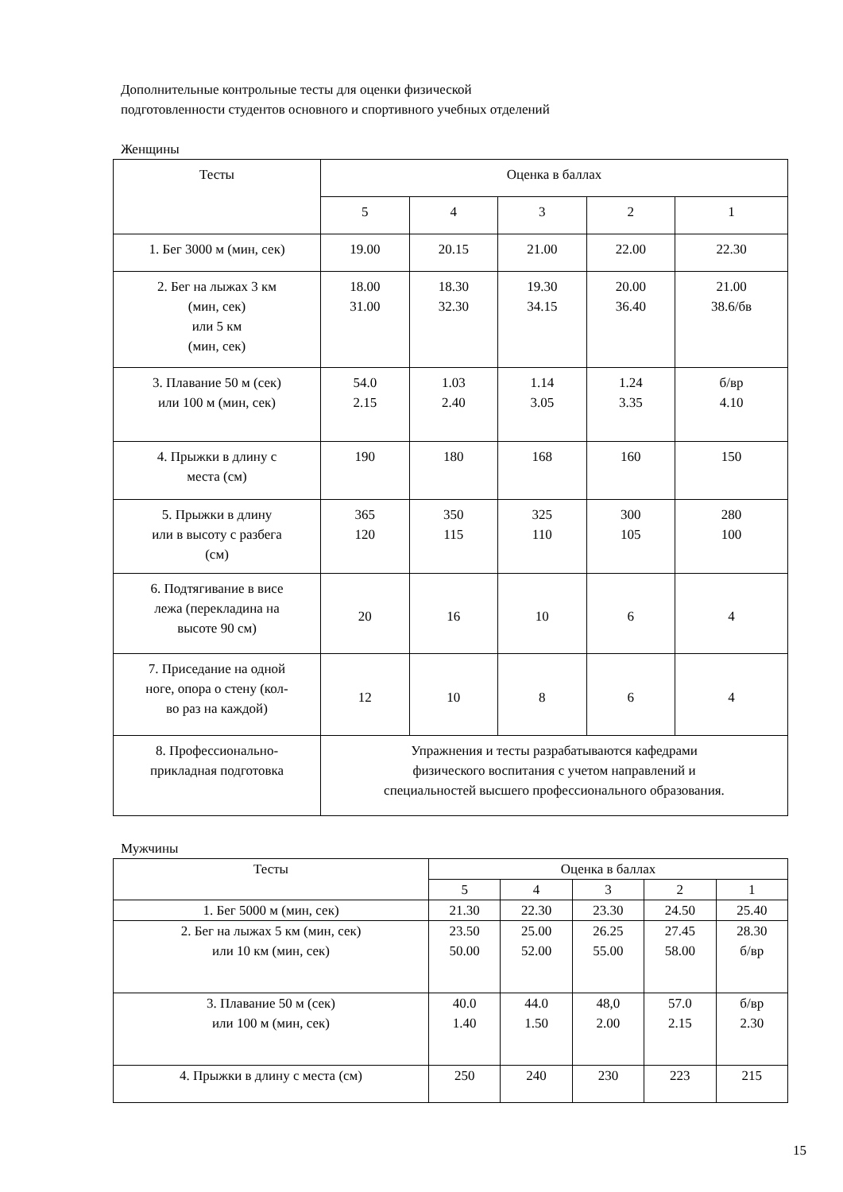Дополнительные контрольные тесты для оценки физической
подготовленности студентов основного и спортивного учебных отделений
Женщины
| Тесты | Оценка в баллах | | | | |
| --- | --- | --- | --- | --- | --- |
| | 5 | 4 | 3 | 2 | 1 |
| 1. Бег 3000 м (мин, сек) | 19.00 | 20.15 | 21.00 | 22.00 | 22.30 |
| 2. Бег на лыжах 3 км (мин, сек) или 5 км (мин, сек) | 18.00 31.00 | 18.30 32.30 | 19.30 34.15 | 20.00 36.40 | 21.00 38.6/бв |
| 3. Плавание 50 м (сек) или 100 м (мин, сек) | 54.0 2.15 | 1.03 2.40 | 1.14 3.05 | 1.24 3.35 | б/вр 4.10 |
| 4. Прыжки в длину с места (см) | 190 | 180 | 168 | 160 | 150 |
| 5. Прыжки в длину или в высоту с разбега (см) | 365 120 | 350 115 | 325 110 | 300 105 | 280 100 |
| 6. Подтягивание в висе лежа (перекладина на высоте 90 см) | 20 | 16 | 10 | 6 | 4 |
| 7. Приседание на одной ноге, опора о стену (кол- во раз на каждой) | 12 | 10 | 8 | 6 | 4 |
| 8. Профессионально- прикладная подготовка | Упражнения и тесты разрабатываются кафедрами физического воспитания с учетом направлений и специальностей высшего профессионального образования. | | | | |
Мужчины
| Тесты | Оценка в баллах | | | | |
| --- | --- | --- | --- | --- | --- |
| | 5 | 4 | 3 | 2 | 1 |
| 1. Бег 5000 м (мин, сек) | 21.30 | 22.30 | 23.30 | 24.50 | 25.40 |
| 2. Бег на лыжах 5 км (мин, сек) или 10 км (мин, сек) | 23.50 50.00 | 25.00 52.00 | 26.25 55.00 | 27.45 58.00 | 28.30 б/вр |
| 3. Плавание 50 м (сек) или 100 м (мин, сек) | 40.0 1.40 | 44.0 1.50 | 48,0 2.00 | 57.0 2.15 | б/вр 2.30 |
| 4. Прыжки в длину с места (см) | 250 | 240 | 230 | 223 | 215 |
15